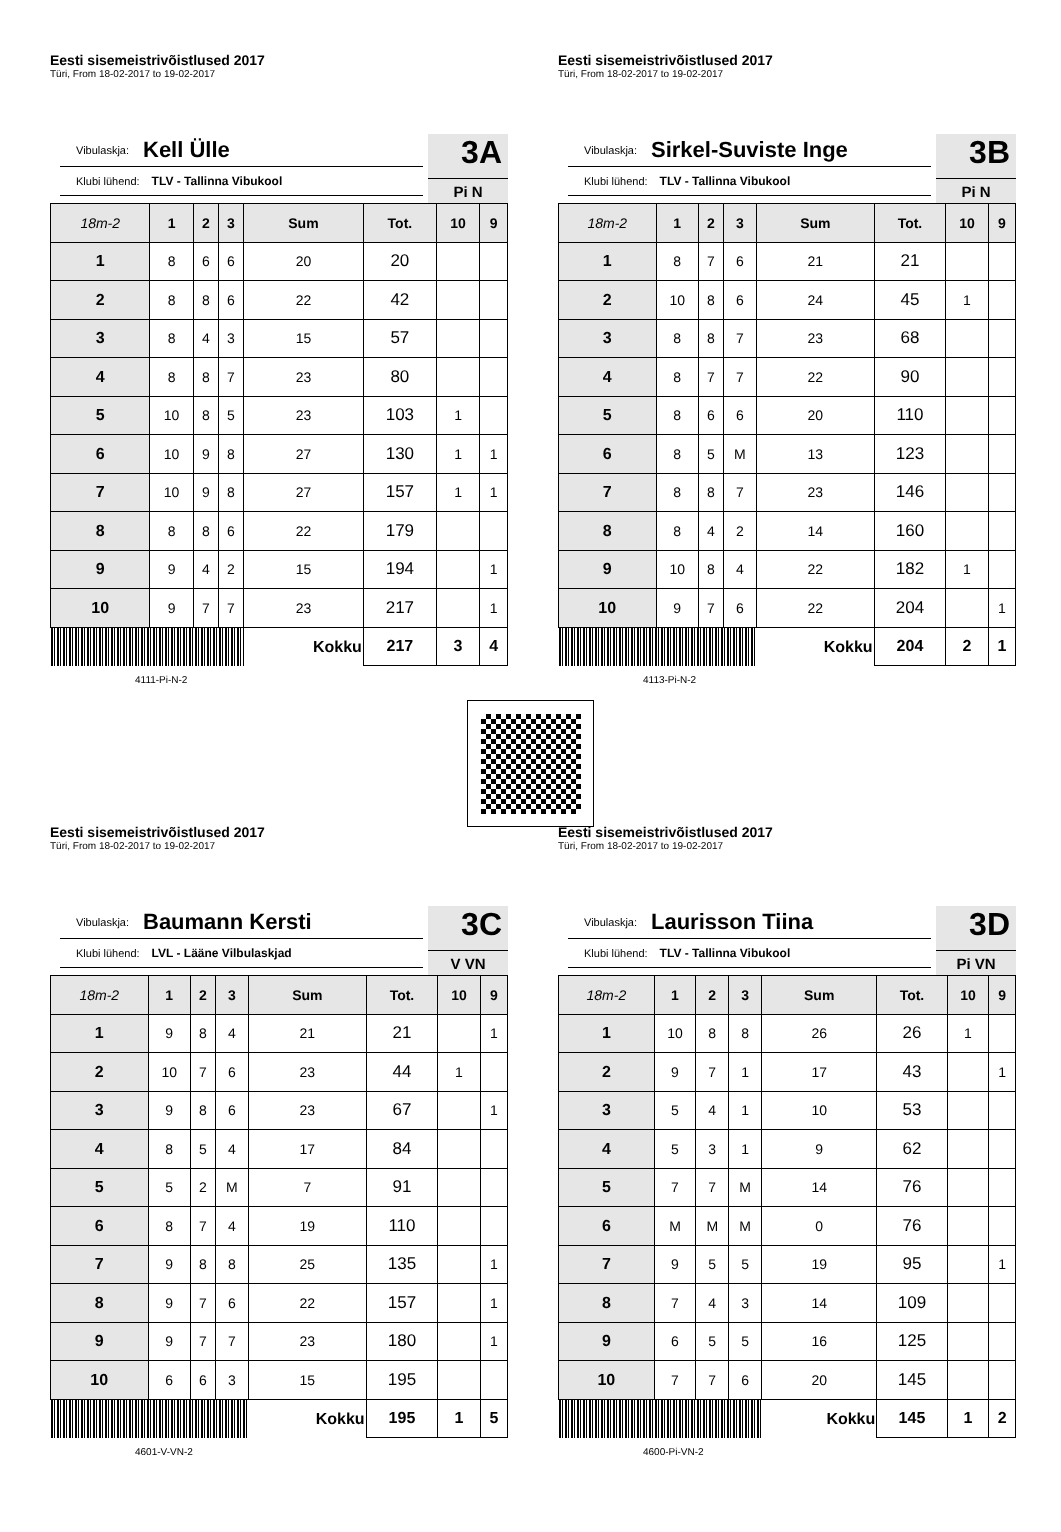Eesti sisemeistrivõistlused 2017
Türi, From 18-02-2017 to 19-02-2017
Vibulaskja: Kell Ülle
Klubi lühend: TLV - Tallinna Vibukool
3A
Pi N
| 18m-2 | 1 | 2 | 3 | Sum | Tot. | 10 | 9 |
| --- | --- | --- | --- | --- | --- | --- | --- |
| 1 | 8 | 6 | 6 | 20 | 20 | | |
| 2 | 8 | 8 | 6 | 22 | 42 | | |
| 3 | 8 | 4 | 3 | 15 | 57 | | |
| 4 | 8 | 8 | 7 | 23 | 80 | | |
| 5 | 10 | 8 | 5 | 23 | 103 | 1 | |
| 6 | 10 | 9 | 8 | 27 | 130 | 1 | 1 |
| 7 | 10 | 9 | 8 | 27 | 157 | 1 | 1 |
| 8 | 8 | 8 | 6 | 22 | 179 | | |
| 9 | 9 | 4 | 2 | 15 | 194 | | 1 |
| 10 | 9 | 7 | 7 | 23 | 217 | | 1 |
| | | | | Kokku | 217 | 3 | 4 |
4111-Pi-N-2
Eesti sisemeistrivõistlused 2017
Türi, From 18-02-2017 to 19-02-2017
Vibulaskja: Sirkel-Suviste Inge
Klubi lühend: TLV - Tallinna Vibukool
3B
Pi N
| 18m-2 | 1 | 2 | 3 | Sum | Tot. | 10 | 9 |
| --- | --- | --- | --- | --- | --- | --- | --- |
| 1 | 8 | 7 | 6 | 21 | 21 | | |
| 2 | 10 | 8 | 6 | 24 | 45 | 1 | |
| 3 | 8 | 8 | 7 | 23 | 68 | | |
| 4 | 8 | 7 | 7 | 22 | 90 | | |
| 5 | 8 | 6 | 6 | 20 | 110 | | |
| 6 | 8 | 5 | M | 13 | 123 | | |
| 7 | 8 | 8 | 7 | 23 | 146 | | |
| 8 | 8 | 4 | 2 | 14 | 160 | | |
| 9 | 10 | 8 | 4 | 22 | 182 | 1 | |
| 10 | 9 | 7 | 6 | 22 | 204 | | 1 |
| | | | | Kokku | 204 | 2 | 1 |
4113-Pi-N-2
Eesti sisemeistrivõistlused 2017
Türi, From 18-02-2017 to 19-02-2017
Vibulaskja: Baumann Kersti
Klubi lühend: LVL - Lääne Vilbulaskjad
3C
V VN
| 18m-2 | 1 | 2 | 3 | Sum | Tot. | 10 | 9 |
| --- | --- | --- | --- | --- | --- | --- | --- |
| 1 | 9 | 8 | 4 | 21 | 21 | | 1 |
| 2 | 10 | 7 | 6 | 23 | 44 | 1 | |
| 3 | 9 | 8 | 6 | 23 | 67 | | 1 |
| 4 | 8 | 5 | 4 | 17 | 84 | | |
| 5 | 5 | 2 | M | 7 | 91 | | |
| 6 | 8 | 7 | 4 | 19 | 110 | | |
| 7 | 9 | 8 | 8 | 25 | 135 | | 1 |
| 8 | 9 | 7 | 6 | 22 | 157 | | 1 |
| 9 | 9 | 7 | 7 | 23 | 180 | | 1 |
| 10 | 6 | 6 | 3 | 15 | 195 | | |
| | | | | Kokku | 195 | 1 | 5 |
4601-V-VN-2
Eesti sisemeistrivõistlused 2017
Türi, From 18-02-2017 to 19-02-2017
Vibulaskja: Laurisson Tiina
Klubi lühend: TLV - Tallinna Vibukool
3D
Pi VN
| 18m-2 | 1 | 2 | 3 | Sum | Tot. | 10 | 9 |
| --- | --- | --- | --- | --- | --- | --- | --- |
| 1 | 10 | 8 | 8 | 26 | 26 | 1 | |
| 2 | 9 | 7 | 1 | 17 | 43 | | 1 |
| 3 | 5 | 4 | 1 | 10 | 53 | | |
| 4 | 5 | 3 | 1 | 9 | 62 | | |
| 5 | 7 | 7 | M | 14 | 76 | | |
| 6 | M | M | M | 0 | 76 | | |
| 7 | 9 | 5 | 5 | 19 | 95 | | 1 |
| 8 | 7 | 4 | 3 | 14 | 109 | | |
| 9 | 6 | 5 | 5 | 16 | 125 | | |
| 10 | 7 | 7 | 6 | 20 | 145 | | |
| | | | | Kokku | 145 | 1 | 2 |
4600-Pi-VN-2